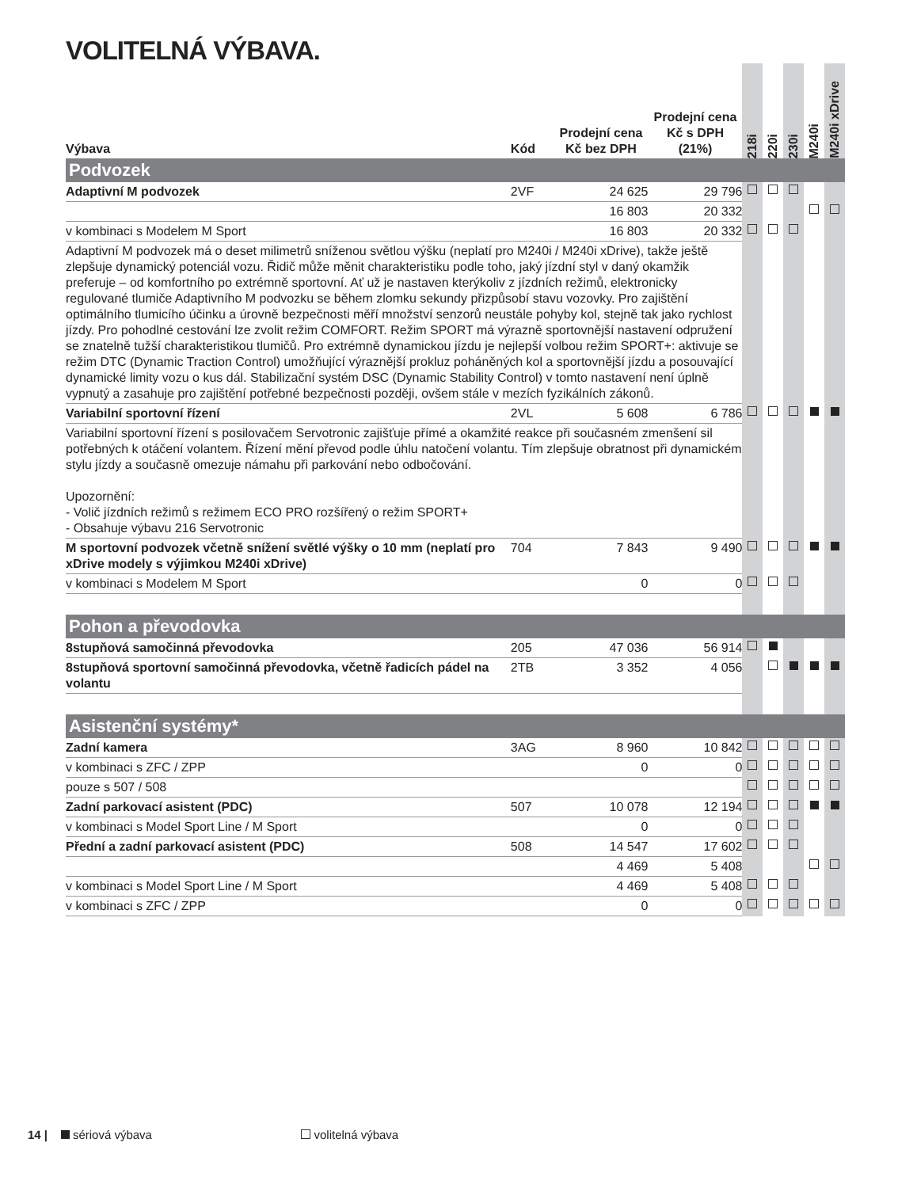VOLITELNÁ VÝBAVA.
| Výbava | Kód | Prodejní cena Kč bez DPH | Prodejní cena Kč s DPH (21%) | 218i | 220i | 230i | M240i | M240i xDrive |
| --- | --- | --- | --- | --- | --- | --- | --- | --- |
| Podvozek | | | | | | | | |
| Adaptivní M podvozek | 2VF | 24 625 | 29 796 | | | | | |
| | | 16 803 | 20 332 | | | | | |
| v kombinaci s Modelem M Sport | | 16 803 | 20 332 | | | | | |
| Adaptivní M podvozek má o deset milimetrů sníženou světlou výšku (neplatí pro M240i / M240i xDrive), takže ještě zlepšuje dynamický potenciál vozu. Řidič může měnit charakteristiku podle toho, jaký jízdní styl v daný okamžik preferuje – od komfortního po extrémně sportovní. Ať už je nastaven kterýkoliv z jízdních režimů, elektronicky regulované tlumiče Adaptivního M podvozku se během zlomku sekundy přizpůsobí stavu vozovky. Pro zajištění optimálního tlumicího účinku a úrovně bezpečnosti měří množství senzorů neustále pohyby kol, stejně tak jako rychlost jízdy. Pro pohodlné cestování lze zvolit režim COMFORT. Režim SPORT má výrazně sportovnější nastavení odpružení se znatelně tužší charakteristikou tlumičů. Pro extrémně dynamickou jízdu je nejlepší volbou režim SPORT+: aktivuje se režim DTC (Dynamic Traction Control) umožňující výraznější prokluz poháněných kol a sportovnější jízdu a posouvající dynamické limity vozu o kus dál. Stabilizační systém DSC (Dynamic Stability Control) v tomto nastavení není úplně vypnutý a zasahuje pro zajištění potřebné bezpečnosti později, ovšem stále v mezích fyzikálních zákonů. | | | | | | | | |
| Variabilní sportovní řízení | 2VL | 5 608 | 6 786 | | | | | |
| Variabilní sportovní řízení s posilovačem Servotronic zajišťuje přímé a okamžité reakce při současném zmenšení sil potřebných k otáčení volantem. Řízení mění převod podle úhlu natočení volantu. Tím zlepšuje obratnost při dynamickém stylu jízdy a současně omezuje námahu při parkování nebo odbočování. Upozornění: - Volič jízdních režimů s režimem ECO PRO rozšířený o režim SPORT+ - Obsahuje výbavu 216 Servotronic | | | | | | | | |
| M sportovní podvozek včetně snížení světlé výšky o 10 mm (neplatí pro xDrive modely s výjimkou M240i xDrive) | 704 | 7 843 | 9 490 | | | | | |
| v kombinaci s Modelem M Sport | | 0 | 0 | | | | | |
| Pohon a převodovka | | | | | | | | |
| 8stupňová samočinná převodovka | 205 | 47 036 | 56 914 | | | | | |
| 8stupňová sportovní samočinná převodovka, včetně řadicích pádel na volantu | 2TB | 3 352 | 4 056 | | | | | |
| Asistenční systémy* | | | | | | | | |
| Zadní kamera | 3AG | 8 960 | 10 842 | | | | | |
| v kombinaci s ZFC / ZPP | | 0 | 0 | | | | | |
| pouze s 507 / 508 | | | | | | | | |
| Zadní parkovací asistent (PDC) | 507 | 10 078 | 12 194 | | | | | |
| v kombinaci s Model Sport Line / M Sport | | 0 | 0 | | | | | |
| Přední a zadní parkovací asistent (PDC) | 508 | 14 547 | 17 602 | | | | | |
| | | 4 469 | 5 408 | | | | | |
| v kombinaci s Model Sport Line / M Sport | | 4 469 | 5 408 | | | | | |
| v kombinaci s ZFC / ZPP | | 0 | 0 | | | | | |
14 | sériová výbava volitelná výbava